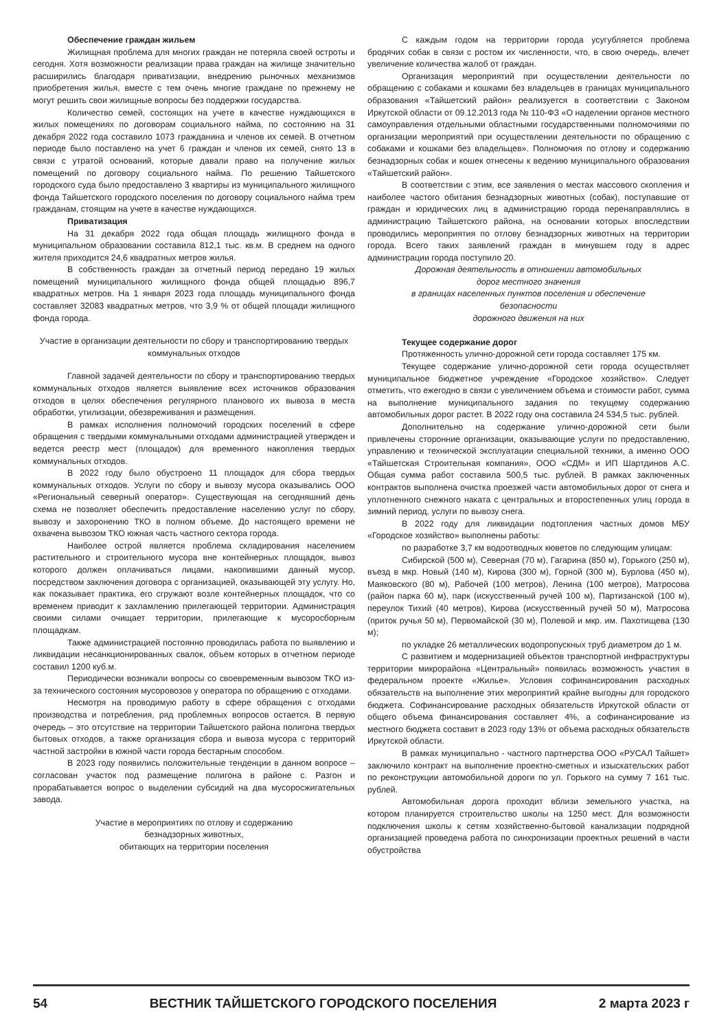Обеспечение граждан жильем
Жилищная проблема для многих граждан не потеряла своей остроты и сегодня. Хотя возможности реализации права граждан на жилище значительно расширились благодаря приватизации, внедрению рыночных механизмов приобретения жилья, вместе с тем очень многие граждане по прежнему не могут решить свои жилищные вопросы без поддержки государства.
Количество семей, состоящих на учете в качестве нуждающихся в жилых помещениях по договорам социального найма, по состоянию на 31 декабря 2022 года составило 1073 гражданина и членов их семей. В отчетном периоде было поставлено на учет 6 граждан и членов их семей, снято 13 в связи с утратой оснований, которые давали право на получение жилых помещений по договору социального найма. По решению Тайшетского городского суда было предоставлено 3 квартиры из муниципального жилищного фонда Тайшетского городского поселения по договору социального найма трем гражданам, стоящим на учете в качестве нуждающихся.
Приватизация
На 31 декабря 2022 года общая площадь жилищного фонда в муниципальном образовании составила 812,1 тыс. кв.м. В среднем на одного жителя приходится 24,6 квадратных метров жилья.
В собственность граждан за отчетный период передано 19 жилых помещений муниципального жилищного фонда общей площадью 896,7 квадратных метров. На 1 января 2023 года площадь муниципального фонда составляет 32083 квадратных метров, что 3,9 % от общей площади жилищного фонда города.
Участие в организации деятельности по сбору и транспортированию твердых коммунальных отходов
Главной задачей деятельности по сбору и транспортированию твердых коммунальных отходов является выявление всех источников образования отходов в целях обеспечения регулярного планового их вывоза в места обработки, утилизации, обезвреживания и размещения.
В рамках исполнения полномочий городских поселений в сфере обращения с твердыми коммунальными отходами администрацией утвержден и ведется реестр мест (площадок) для временного накопления твердых коммунальных отходов.
В 2022 году было обустроено 11 площадок для сбора твердых коммунальных отходов. Услуги по сбору и вывозу мусора оказывались ООО «Региональный северный оператор». Существующая на сегодняшний день схема не позволяет обеспечить предоставление населению услуг по сбору, вывозу и захоронению ТКО в полном объеме. До настоящего времени не охвачена вывозом ТКО южная часть частного сектора города.
Наиболее острой является проблема складирования населением растительного и строительного мусора вне контейнерных площадок, вывоз которого должен оплачиваться лицами, накопившими данный мусор, посредством заключения договора с организацией, оказывающей эту услугу. Но, как показывает практика, его сгружают возле контейнерных площадок, что со временем приводит к захламлению прилегающей территории. Администрация своими силами очищает территории, прилегающие к мусоросборным площадкам.
Также администрацией постоянно проводилась работа по выявлению и ликвидации несанкционированных свалок, объем которых в отчетном периоде составил 1200 куб.м.
Периодически возникали вопросы со своевременным вывозом ТКО из-за технического состояния мусоровозов у оператора по обращению с отходами.
Несмотря на проводимую работу в сфере обращения с отходами производства и потребления, ряд проблемных вопросов остается. В первую очередь – это отсутствие на территории Тайшетского района полигона твердых бытовых отходов, а также организация сбора и вывоза мусора с территорий частной застройки в южной части города бестарным способом.
В 2023 году появились положительные тенденции в данном вопросе – согласован участок под размещение полигона в районе с. Разгон и прорабатывается вопрос о выделении субсидий на два мусоросжигательных завода.
Участие в мероприятиях по отлову и содержанию
безнадзорных животных,
обитающих на территории поселения
С каждым годом на территории города усугубляется проблема бродячих собак в связи с ростом их численности, что, в свою очередь, влечет увеличение количества жалоб от граждан.
Организация мероприятий при осуществлении деятельности по обращению с собаками и кошками без владельцев в границах муниципального образования «Тайшетский район» реализуется в соответствии с Законом Иркутской области от 09.12.2013 года № 110-ФЗ «О наделении органов местного самоуправления отдельными областными государственными полномочиями по организации мероприятий при осуществлении деятельности по обращению с собаками и кошками без владельцев». Полномочия по отлову и содержанию безнадзорных собак и кошек отнесены к ведению муниципального образования «Тайшетский район».
В соответствии с этим, все заявления о местах массового скопления и наиболее частого обитания безнадзорных животных (собак), поступавшие от граждан и юридических лиц в администрацию города перенаправлялись в администрацию Тайшетского района, на основании которых впоследствии проводились мероприятия по отлову безнадзорных животных на территории города. Всего таких заявлений граждан в минувшем году в адрес администрации города поступило 20.
Дорожная деятельность в отношении автомобильных
дорог местного значения
в границах населенных пунктов поселения и обеспечение
безопасности
дорожного движения на них
Текущее содержание дорог
Протяженность улично-дорожной сети города составляет 175 км.
Текущее содержание улично-дорожной сети города осуществляет муниципальное бюджетное учреждение «Городское хозяйство». Следует отметить, что ежегодно в связи с увеличением объема и стоимости работ, сумма на выполнение муниципального задания по текущему содержанию автомобильных дорог растет. В 2022 году она составила 24 534,5 тыс. рублей.
Дополнительно на содержание улично-дорожной сети были привлечены сторонние организации, оказывающие услуги по предоставлению, управлению и технической эксплуатации специальной техники, а именно ООО «Тайшетская Строительная компания», ООО «СДМ» и ИП Шартдинов А.С. Общая сумма работ составила 500,5 тыс. рублей. В рамках заключенных контрактов выполнена очистка проезжей части автомобильных дорог от снега и уплотненного снежного наката с центральных и второстепенных улиц города в зимний период, услуги по вывозу снега.
В 2022 году для ликвидации подтопления частных домов МБУ «Городское хозяйство» выполнены работы:
по разработке 3,7 км водоотводных кюветов по следующим улицам:
Сибирской (500 м), Северная (70 м), Гагарина (850 м), Горького (250 м), въезд в мкр. Новый (140 м), Кирова (300 м), Горной (300 м), Бурлова (450 м), Маяковского (80 м), Рабочей (100 метров), Ленина (100 метров), Матросова (район парка 60 м), парк (искусственный ручей 100 м), Партизанской (100 м), переулок Тихий (40 метров), Кирова (искусственный ручей 50 м), Матросова (приток ручья 50 м), Первомайской (30 м), Полевой и мкр. им. Пахотищева (130 м);
по укладке 26 металлических водопропускных труб диаметром до 1 м.
С развитием и модернизацией объектов транспортной инфраструктуры территории микрорайона «Центральный» появилась возможность участия в федеральном проекте «Жилье». Условия софинансирования расходных обязательств на выполнение этих мероприятий крайне выгодны для городского бюджета. Софинансирование расходных обязательств Иркутской области от общего объема финансирования составляет 4%, а софинансирование из местного бюджета составит в 2023 году 13% от объема расходных обязательств Иркутской области.
В рамках муниципально - частного партнерства ООО «РУСАЛ Тайшет» заключило контракт на выполнение проектно-сметных и изыскательских работ по реконструкции автомобильной дороги по ул. Горького на сумму 7 161 тыс. рублей.
Автомобильная дорога проходит вблизи земельного участка, на котором планируется строительство школы на 1250 мест. Для возможности подключения школы к сетям хозяйственно-бытовой канализации подрядной организацией проведена работа по синхронизации проектных решений в части обустройства
54 ВЕСТНИК ТАЙШЕТСКОГО ГОРОДСКОГО ПОСЕЛЕНИЯ 2 марта 2023 г